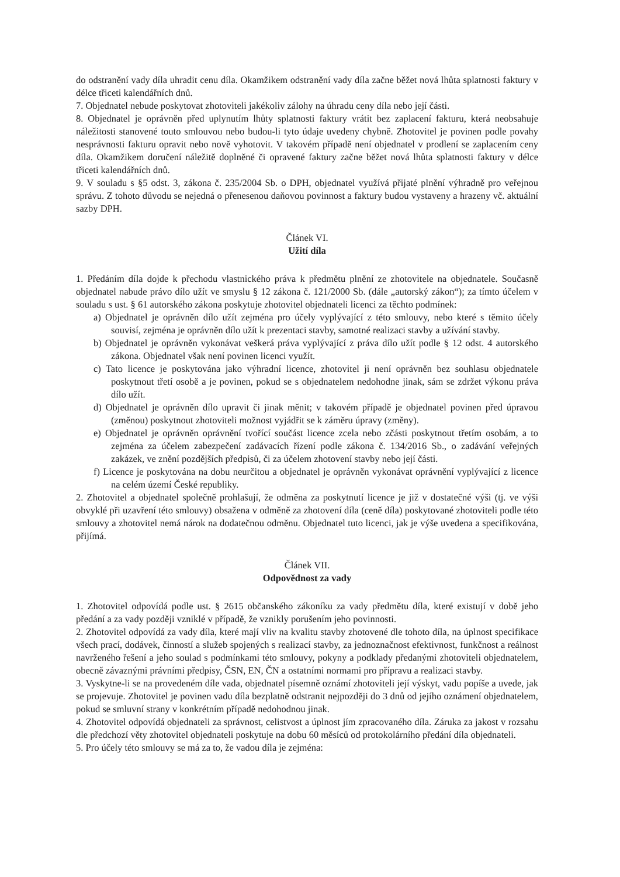do odstranění vady díla uhradit cenu díla. Okamžikem odstranění vady díla začne běžet nová lhůta splatnosti faktury v délce třiceti kalendářních dnů.
7. Objednatel nebude poskytovat zhotoviteli jakékoliv zálohy na úhradu ceny díla nebo její části.
8. Objednatel je oprávněn před uplynutím lhůty splatnosti faktury vrátit bez zaplacení fakturu, která neobsahuje náležitosti stanovené touto smlouvou nebo budou-li tyto údaje uvedeny chybně. Zhotovitel je povinen podle povahy nesprávnosti fakturu opravit nebo nově vyhotovit. V takovém případě není objednatel v prodlení se zaplacením ceny díla. Okamžikem doručení náležitě doplněné či opravené faktury začne běžet nová lhůta splatnosti faktury v délce třiceti kalendářních dnů.
9. V souladu s §5 odst. 3, zákona č. 235/2004 Sb. o DPH, objednatel využívá přijaté plnění výhradně pro veřejnou správu. Z tohoto důvodu se nejedná o přenesenou daňovou povinnost a faktury budou vystaveny a hrazeny vč. aktuální sazby DPH.
Článek VI.
Užití díla
1. Předáním díla dojde k přechodu vlastnického práva k předmětu plnění ze zhotovitele na objednatele. Současně objednatel nabude právo dílo užít ve smyslu § 12 zákona č. 121/2000 Sb. (dále „autorský zákon“); za tímto účelem v souladu s ust. § 61 autorského zákona poskytuje zhotovitel objednateli licenci za těchto podmínek:
a) Objednatel je oprávněn dílo užít zejména pro účely vyplývající z této smlouvy, nebo které s těmito účely souvisí, zejména je oprávněn dílo užít k prezentaci stavby, samotné realizaci stavby a užívání stavby.
b) Objednatel je oprávněn vykonávat veškerá práva vyplývající z práva dílo užít podle § 12 odst. 4 autorského zákona. Objednatel však není povinen licenci využít.
c) Tato licence je poskytována jako výhradní licence, zhotovitel ji není oprávněn bez souhlasu objednatele poskytnout třetí osobě a je povinen, pokud se s objednatelem nedohodne jinak, sám se zdržet výkonu práva dílo užít.
d) Objednatel je oprávněn dílo upravit či jinak měnit; v takovém případě je objednatel povinen před úpravou (změnou) poskytnout zhotoviteli možnost vyjádřit se k záměru úpravy (změny).
e) Objednatel je oprávněn oprávnění tvořící součást licence zcela nebo zčásti poskytnout třetím osobám, a to zejména za účelem zabezpečení zadávacích řízení podle zákona č. 134/2016 Sb., o zadávání veřejných zakázek, ve znění pozdějších předpisů, či za účelem zhotovení stavby nebo její části.
f) Licence je poskytována na dobu neurčitou a objednatel je oprávněn vykonávat oprávnění vyplývající z licence na celém území České republiky.
2. Zhotovitel a objednatel společně prohlašují, že odměna za poskytnutí licence je již v dostatečné výši (tj. ve výši obvyklé při uzavření této smlouvy) obsažena v odměně za zhotovení díla (ceně díla) poskytované zhotoviteli podle této smlouvy a zhotovitel nemá nárok na dodatečnou odměnu. Objednatel tuto licenci, jak je výše uvedena a specifikována, přijímá.
Článek VII.
Odpovědnost za vady
1. Zhotovitel odpovídá podle ust. § 2615 občanského zákoníku za vady předmětu díla, které existují v době jeho předání a za vady později vzniklé v případě, že vznikly porušením jeho povinnosti.
2. Zhotovitel odpovídá za vady díla, které mají vliv na kvalitu stavby zhotovené dle tohoto díla, na úplnost specifikace všech prací, dodávek, činností a služeb spojených s realizací stavby, za jednoznačnost efektivnost, funkčnost a reálnost navrženého řešení a jeho soulad s podmínkami této smlouvy, pokyny a podklady předanými zhotoviteli objednatelem, obecně závaznými právními předpisy, ČSN, EN, ČN a ostatními normami pro přípravu a realizaci stavby.
3. Vyskytne-li se na provedeném díle vada, objednatel písemně oznámí zhotoviteli její výskyt, vadu popíše a uvede, jak se projevuje. Zhotovitel je povinen vadu díla bezplatně odstranit nejpozději do 3 dnů od jejího oznámení objednatelem, pokud se smluvní strany v konkrétním případě nedohodnou jinak.
4. Zhotovitel odpovídá objednateli za správnost, celistvost a úplnost jím zpracovaného díla. Záruka za jakost v rozsahu dle předchozí věty zhotovitel objednateli poskytuje na dobu 60 měsíců od protokolárního předání díla objednateli.
5. Pro účely této smlouvy se má za to, že vadou díla je zejména: